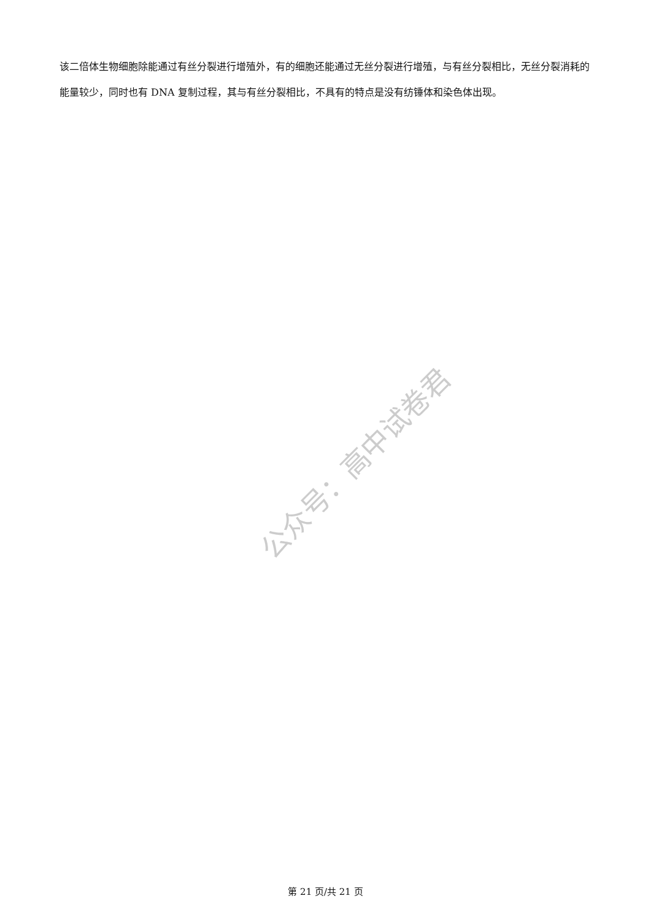该二倍体生物细胞除能通过有丝分裂进行增殖外，有的细胞还能通过无丝分裂进行增殖，与有丝分裂相比，无丝分裂消耗的能量较少，同时也有 DNA 复制过程，其与有丝分裂相比，不具有的特点是没有纺锤体和染色体出现。
公众号：高中试卷君
第 21 页/共 21 页